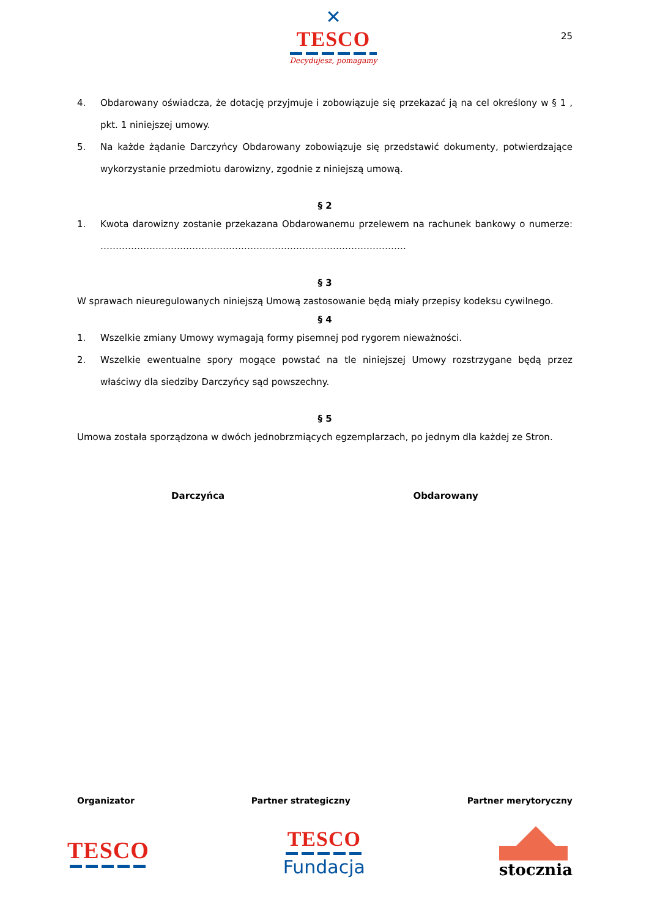✕
TESCO
Decydujesz, pomagamy
25
4. Obdarowany oświadcza, że dotację przyjmuje i zobowiązuje się przekazać ją na cel określony w § 1 , pkt. 1 niniejszej umowy.
5. Na każde żądanie Darczyńcy Obdarowany zobowiązuje się przedstawić dokumenty, potwierdzające wykorzystanie przedmiotu darowizny, zgodnie z niniejszą umową.
§ 2
1. Kwota darowizny zostanie przekazana Obdarowanemu przelewem na rachunek bankowy o numerze: ……………………………………………………………………………………….
§ 3
W sprawach nieuregulowanych niniejszą Umową zastosowanie będą miały przepisy kodeksu cywilnego.
§ 4
1. Wszelkie zmiany Umowy wymagają formy pisemnej pod rygorem nieważności.
2. Wszelkie ewentualne spory mogące powstać na tle niniejszej Umowy rozstrzygane będą przez właściwy dla siedziby Darczyńcy sąd powszechny.
§ 5
Umowa została sporządzona w dwóch jednobrzmiących egzemplarzach, po jednym dla każdej ze Stron.
Darczyńca Obdarowany
Organizator Partner strategiczny Partner merytoryczny
TESCO
TESCO
Fundacja
stocznia